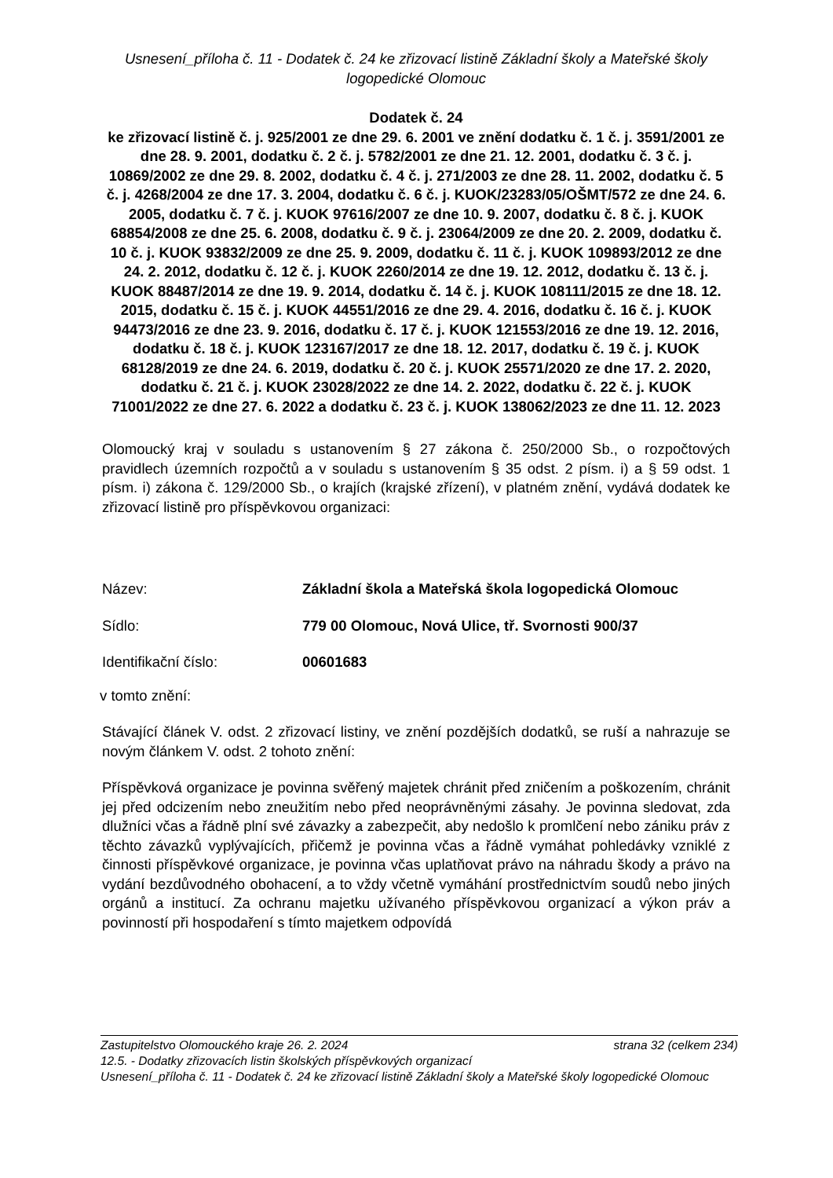Usnesení_příloha č. 11 - Dodatek č. 24 ke zřizovací listině Základní školy a Mateřské školy logopedické Olomouc
Dodatek č. 24
ke zřizovací listině č. j. 925/2001 ze dne 29. 6. 2001 ve znění dodatku č. 1 č. j. 3591/2001 ze dne 28. 9. 2001, dodatku č. 2 č. j. 5782/2001 ze dne 21. 12. 2001, dodatku č. 3 č. j. 10869/2002 ze dne 29. 8. 2002, dodatku č. 4 č. j. 271/2003 ze dne 28. 11. 2002, dodatku č. 5 č. j. 4268/2004 ze dne 17. 3. 2004, dodatku č. 6 č. j. KUOK/23283/05/OŠMT/572 ze dne 24. 6. 2005, dodatku č. 7 č. j. KUOK 97616/2007 ze dne 10. 9. 2007, dodatku č. 8 č. j. KUOK 68854/2008 ze dne 25. 6. 2008, dodatku č. 9 č. j. 23064/2009 ze dne 20. 2. 2009, dodatku č. 10 č. j. KUOK 93832/2009 ze dne 25. 9. 2009, dodatku č. 11 č. j. KUOK 109893/2012 ze dne 24. 2. 2012, dodatku č. 12 č. j. KUOK 2260/2014 ze dne 19. 12. 2012, dodatku č. 13 č. j. KUOK 88487/2014 ze dne 19. 9. 2014, dodatku č. 14 č. j. KUOK 108111/2015 ze dne 18. 12. 2015, dodatku č. 15 č. j. KUOK 44551/2016 ze dne 29. 4. 2016, dodatku č. 16 č. j. KUOK 94473/2016 ze dne 23. 9. 2016, dodatku č. 17 č. j. KUOK 121553/2016 ze dne 19. 12. 2016, dodatku č. 18 č. j. KUOK 123167/2017 ze dne 18. 12. 2017, dodatku č. 19 č. j. KUOK 68128/2019 ze dne 24. 6. 2019, dodatku č. 20 č. j. KUOK 25571/2020 ze dne 17. 2. 2020, dodatku č. 21 č. j. KUOK 23028/2022 ze dne 14. 2. 2022, dodatku č. 22 č. j. KUOK 71001/2022 ze dne 27. 6. 2022 a dodatku č. 23 č. j. KUOK 138062/2023 ze dne 11. 12. 2023
Olomoucký kraj v souladu s ustanovením § 27 zákona č. 250/2000 Sb., o rozpočtových pravidlech územních rozpočtů a v souladu s ustanovením § 35 odst. 2 písm. i) a § 59 odst. 1 písm. i) zákona č. 129/2000 Sb., o krajích (krajské zřízení), v platném znění, vydává dodatek ke zřizovací listině pro příspěvkovou organizaci:
Název: Základní škola a Mateřská škola logopedická Olomouc
Sídlo: 779 00 Olomouc, Nová Ulice, tř. Svornosti 900/37
Identifikační číslo: 00601683
v tomto znění:
Stávající článek V. odst. 2 zřizovací listiny, ve znění pozdějších dodatků, se ruší a nahrazuje se novým článkem V. odst. 2 tohoto znění:
Příspěvková organizace je povinna svěřený majetek chránit před zničením a poškozením, chránit jej před odcizením nebo zneužitím nebo před neoprávněnými zásahy. Je povinna sledovat, zda dlužníci včas a řádně plní své závazky a zabezpečit, aby nedošlo k promlčení nebo zániku práv z těchto závazků vyplývajících, přičemž je povinna včas a řádně vymáhat pohledávky vzniklé z činnosti příspěvkové organizace, je povinna včas uplatňovat právo na náhradu škody a právo na vydání bezdůvodného obohacení, a to vždy včetně vymáhání prostřednictvím soudů nebo jiných orgánů a institucí. Za ochranu majetku užívaného příspěvkovou organizací a výkon práv a povinností při hospodaření s tímto majetkem odpovídá
Zastupitelstvo Olomouckého kraje 26. 2. 2024 strana 32 (celkem 234)
12.5. - Dodatky zřizovacích listin školských příspěvkových organizací
Usnesení_příloha č. 11 - Dodatek č. 24 ke zřizovací listině Základní školy a Mateřské školy logopedické Olomouc